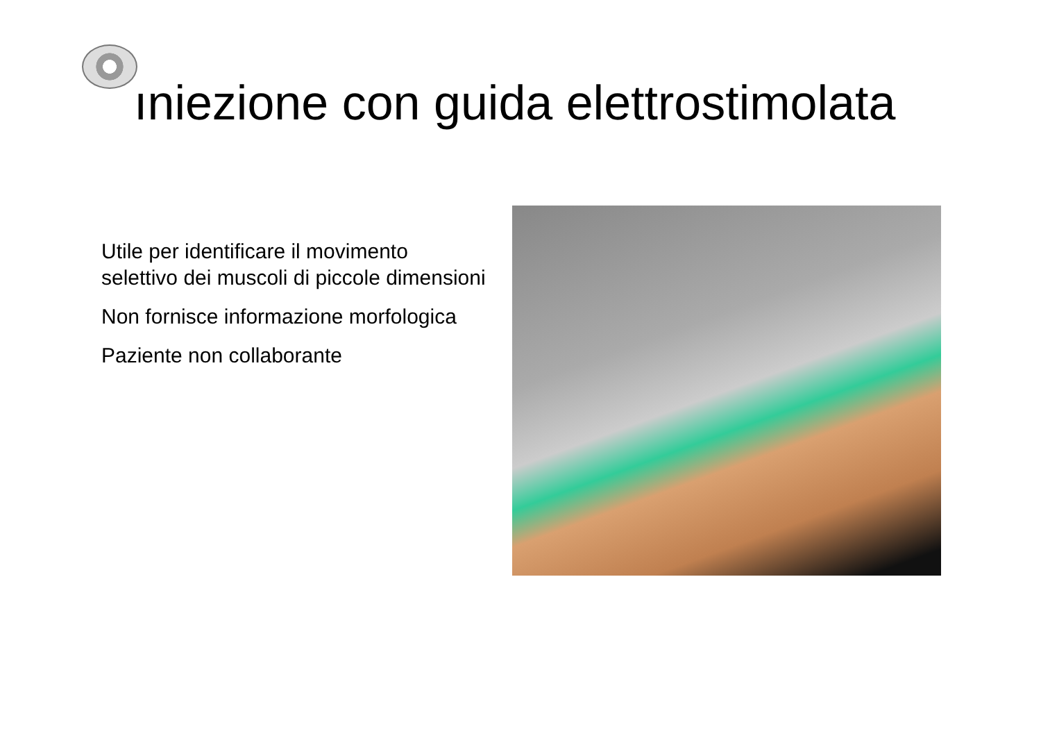ıniezione con guida elettrostimolata
Utile per identificare il movimento selettivo dei muscoli di piccole dimensioni
Non fornisce informazione morfologica
Paziente non collaborante